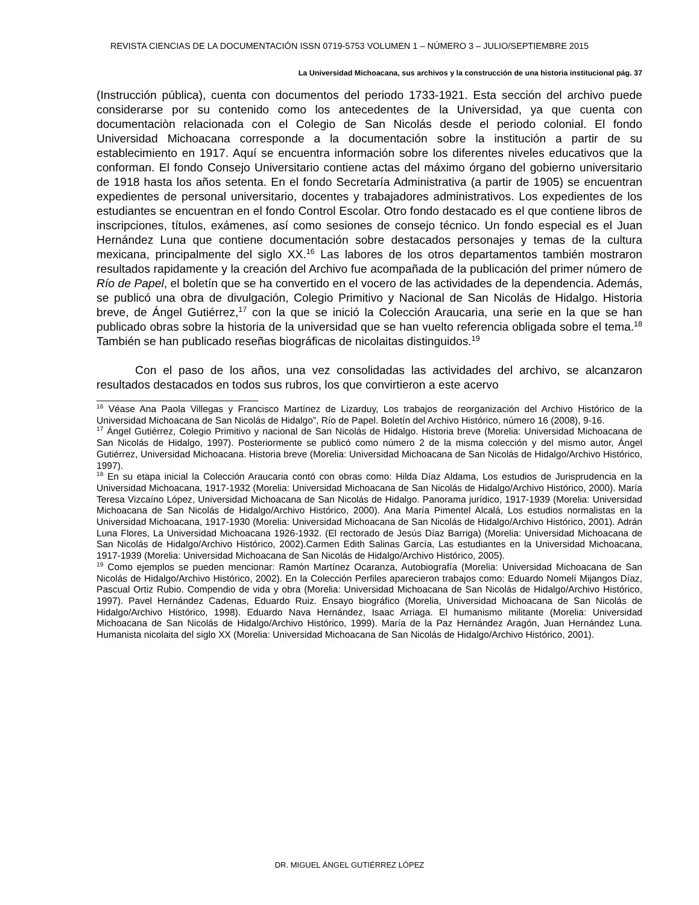REVISTA CIENCIAS DE LA DOCUMENTACIÓN ISSN 0719-5753 VOLUMEN 1 – NÚMERO 3 – JULIO/SEPTIEMBRE 2015
La Universidad Michoacana, sus archivos y la construcción de una historia institucional pág. 37
(Instrucción pública), cuenta con documentos del periodo 1733-1921. Esta sección del archivo puede considerarse por su contenido como los antecedentes de la Universidad, ya que cuenta con documentaciòn relacionada con el Colegio de San Nicolás desde el periodo colonial. El fondo Universidad Michoacana corresponde a la documentación sobre la institución a partir de su establecimiento en 1917. Aquí se encuentra información sobre los diferentes niveles educativos que la conforman. El fondo Consejo Universitario contiene actas del máximo órgano del gobierno universitario de 1918 hasta los años setenta. En el fondo Secretaría Administrativa (a partir de 1905) se encuentran expedientes de personal universitario, docentes y trabajadores administrativos. Los expedientes de los estudiantes se encuentran en el fondo Control Escolar. Otro fondo destacado es el que contiene libros de inscripciones, títulos, exámenes, así como sesiones de consejo técnico. Un fondo especial es el Juan Hernández Luna que contiene documentación sobre destacados personajes y temas de la cultura mexicana, principalmente del siglo XX.<sup>16</sup> Las labores de los otros departamentos también mostraron resultados rapidamente y la creación del Archivo fue acompañada de la publicación del primer número de Río de Papel, el boletín que se ha convertido en el vocero de las actividades de la dependencia. Además, se publicó una obra de divulgación, Colegio Primitivo y Nacional de San Nicolás de Hidalgo. Historia breve, de Ángel Gutiérrez,<sup>17</sup> con la que se inició la Colección Araucaria, una serie en la que se han publicado obras sobre la historia de la universidad que se han vuelto referencia obligada sobre el tema.<sup>18</sup> También se han publicado reseñas biográficas de nicolaitas distinguidos.<sup>19</sup>
Con el paso de los años, una vez consolidadas las actividades del archivo, se alcanzaron resultados destacados en todos sus rubros, los que convirtieron a este acervo
<sup>16</sup> Véase Ana Paola Villegas y Francisco Martínez de Lizarduy, Los trabajos de reorganización del Archivo Histórico de la Universidad Michoacana de San Nicolás de Hidalgo”, Río de Papel. Boletín del Archivo Histórico, número 16 (2008), 9-16.
<sup>17</sup> Ángel Gutiérrez, Colegio Primitivo y nacional de San Nicolás de Hidalgo. Historia breve (Morelia: Universidad Michoacana de San Nicolás de Hidalgo, 1997). Posteriormente se publicó como número 2 de la misma colección y del mismo autor, Ángel Gutiérrez, Universidad Michoacana. Historia breve (Morelia: Universidad Michoacana de San Nicolás de Hidalgo/Archivo Histórico, 1997).
<sup>18</sup> En su etapa inicial la Colección Araucaria contó con obras como: Hilda Díaz Aldama, Los estudios de Jurisprudencia en la Universidad Michoacana, 1917-1932 (Morelia: Universidad Michoacana de San Nicolás de Hidalgo/Archivo Histórico, 2000). María Teresa Vizcaíno López, Universidad Michoacana de San Nicolás de Hidalgo. Panorama jurídico, 1917-1939 (Morelia: Universidad Michoacana de San Nicolás de Hidalgo/Archivo Histórico, 2000). Ana María Pimentel Alcalá, Los estudios normalistas en la Universidad Michoacana, 1917-1930 (Morelia: Universidad Michoacana de San Nicolás de Hidalgo/Archivo Histórico, 2001). Adrán Luna Flores, La Universidad Michoacana 1926-1932. (El rectorado de Jesús Díaz Barriga) (Morelia: Universidad Michoacana de San Nicolás de Hidalgo/Archivo Histórico, 2002).Carmen Edith Salinas García, Las estudiantes en la Universidad Michoacana, 1917-1939 (Morelia: Universidad Michoacana de San Nicolás de Hidalgo/Archivo Histórico, 2005).
<sup>19</sup> Como ejemplos se pueden mencionar: Ramón Martínez Ocaranza, Autobiografía (Morelia: Universidad Michoacana de San Nicolás de Hidalgo/Archivo Histórico, 2002). En la Colección Perfiles aparecieron trabajos como: Eduardo Nomelí Mijangos Díaz, Pascual Ortiz Rubio. Compendio de vida y obra (Morelia: Universidad Michoacana de San Nicolás de Hidalgo/Archivo Histórico, 1997). Pavel Hernández Cadenas, Eduardo Ruiz. Ensayo biográfico (Morelia, Universidad Michoacana de San Nicolás de Hidalgo/Archivo Histórico, 1998). Eduardo Nava Hernández, Isaac Arriaga. El humanismo militante (Morelia: Universidad Michoacana de San Nicolás de Hidalgo/Archivo Histórico, 1999). María de la Paz Hernández Aragón, Juan Hernández Luna. Humanista nicolaita del siglo XX (Morelia: Universidad Michoacana de San Nicolás de Hidalgo/Archivo Histórico, 2001).
DR. MIGUEL ÁNGEL GUTIÉRREZ LÓPEZ